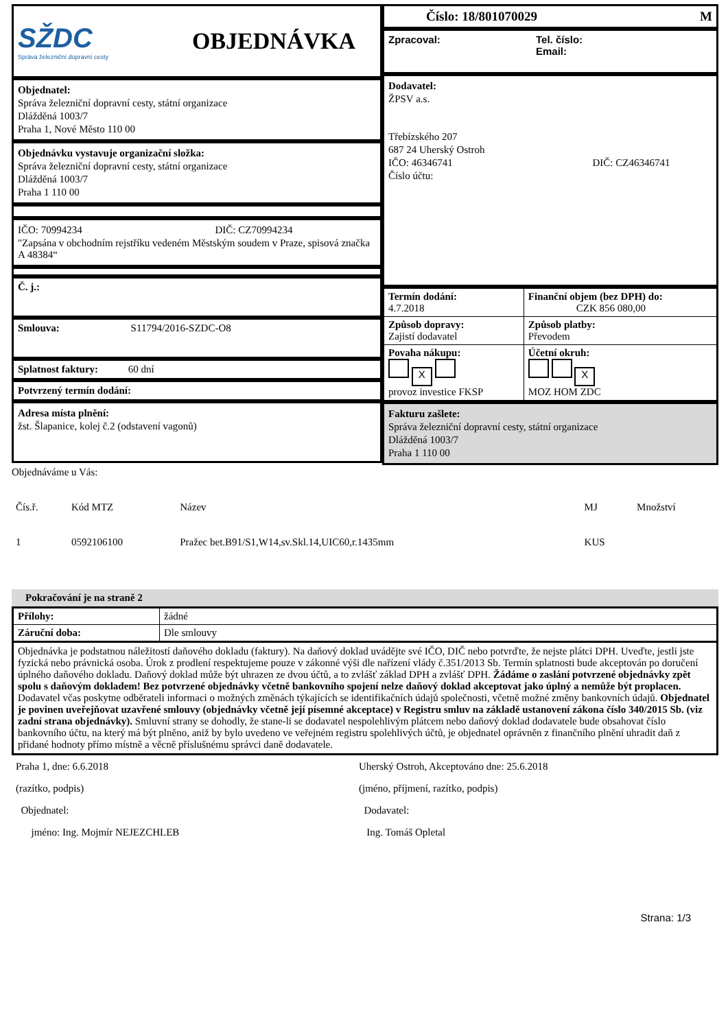SŽDC
Správa železniční dopravní cesty
OBJEDNÁVKA
Objednatel:
Správa železniční dopravní cesty, státní organizace
Dlážděná 1003/7
Praha 1, Nové Město 110 00
Objednávku vystavuje organizační složka:
Správa železniční dopravní cesty, státní organizace
Dlážděná 1003/7
Praha 1 110 00
IČO: 70994234 DIČ: CZ70994234
"Zapsána v obchodním rejstříku vedeném Městským soudem v Praze, spisová značka A 48384“
Č. j.:
Smlouva: S11794/2016-SZDC-O8
Splatnost faktury: 60 dní
Potvrzený termín dodání:
Adresa místa plnění:
žst. Šlapanice, kolej č.2 (odstavení vagonů)
Číslo: 18/801070029 M
Zpracoval: Tel. číslo:
Email:
Dodavatel:
ŽPSV a.s.
Třebízského 207
687 24 Uherský Ostroh
IČO: 46346741 DIČ: CZ46346741
Číslo účtu:
| Termín dodání: 4.7.2018 | Finanční objem (bez DPH) do: CZK 856 080,00 |
| Způsob dopravy: Zajistí dodavatel | Způsob platby: Převodem |
| Povaha nákupu: X provoz investice FKSP | Účetní okruh: X MOZ HOM ZDC |
Fakturu zašlete:
Správa železniční dopravní cesty, státní organizace
Dlážděná 1003/7
Praha 1 110 00
Objednáváme u Vás:
| Čís.ř. | Kód MTZ | Název | MJ | Množství |
| --- | --- | --- | --- | --- |
| 1 | 0592106100 | Pražec bet.B91/S1,W14,sv.Skl.14,UIC60,r.1435mm | KUS | |
Pokračování je na straně 2
| Přílohy: | žádné |
| Záruční doba: | Dle smlouvy |
Objednávka je podstatnou náležitostí daňového dokladu (faktury). Na daňový doklad uvádějte své IČO, DIČ nebo potvrďte, že nejste plátci DPH. Uveďte, jestli jste fyzická nebo právnická osoba. Úrok z prodlení respektujeme pouze v zákonné výši dle nařízení vlády č.351/2013 Sb. Termín splatnosti bude akceptován po doručení úplného daňového dokladu. Daňový doklad může být uhrazen ze dvou účtů, a to zvlášť základ DPH a zvlášť DPH. Žádáme o zaslání potvrzené objednávky zpět spolu s daňovým dokladem! Bez potvrzené objednávky včetně bankovního spojení nelze daňový doklad akceptovat jako úplný a nemůže být proplacen. Dodavatel včas poskytne odběrateli informaci o možných změnách týkajících se identifikačních údajů společnosti, včetně možné změny bankovních údajů. Objednatel je povinen uveřejňovat uzavřené smlouvy (objednávky včetně její písemné akceptace) v Registru smluv na základě ustanovení zákona číslo 340/2015 Sb. (viz zadní strana objednávky). Smluvní strany se dohodly, že stane-li se dodavatel nespolehlivým plátcem nebo daňový doklad dodavatele bude obsahovat číslo bankovního účtu, na který má být plněno, aniž by bylo uvedeno ve veřejném registru spolehlivých účtů, je objednatel oprávněn z finančního plnění uhradit daň z přidané hodnoty přímo místně a věcně příslušnému správci daně dodavatele.
Praha 1, dne: 6.6.2018
(razítko, podpis)
Objednatel:
jméno: Ing. Mojmír NEJEZCHLEB
Uherský Ostroh, Akceptováno dne: 25.6.2018
(jméno, příjmení, razítko, podpis)
Dodavatel:
Ing. Tomáš Opletal
Strana: 1/3